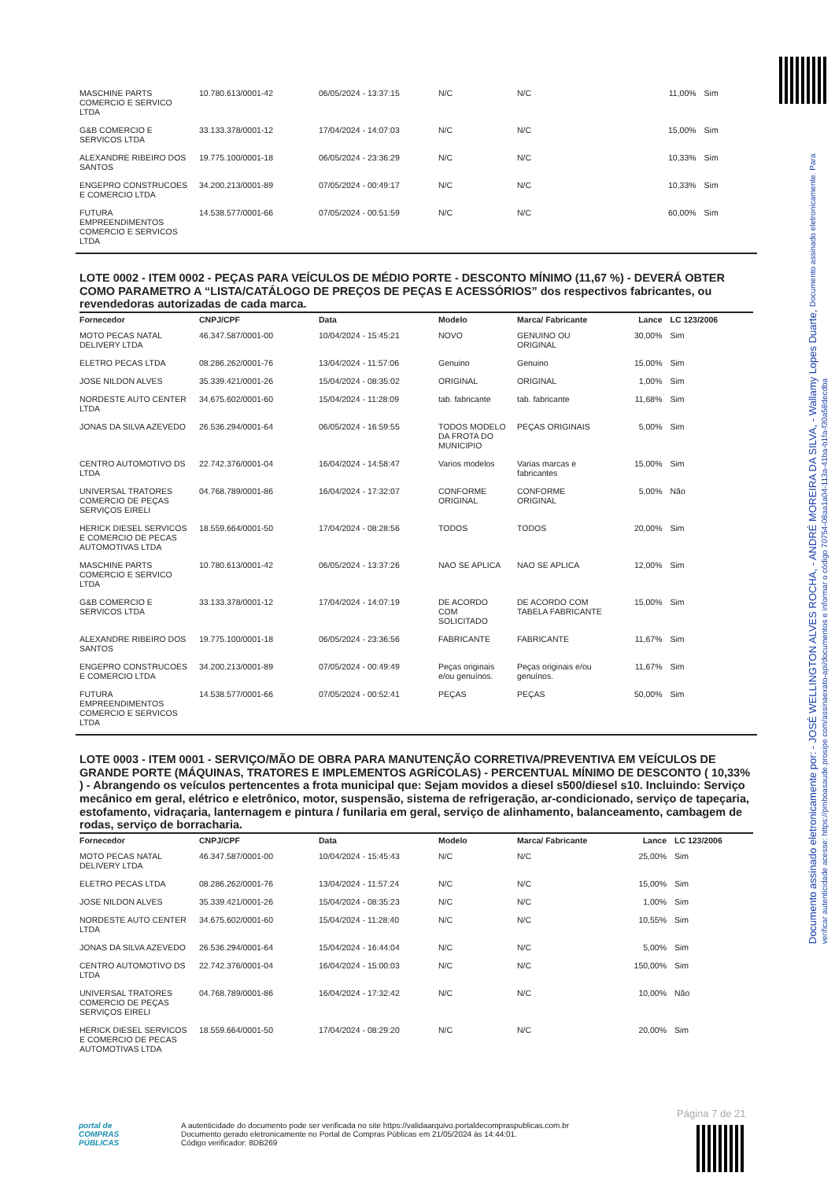Documento assinado eletronicamente por: - JOSÉ WELLINGTON ALVES ROCHA, - ANDRÉ MOREIRA DA SILVA, - Wallamy Lopes Duarte, Documento assinado eletronicamente. Para verificar autenticidade acesse: https://pmboasaude.prosipe.com/assinaexato-api/documentos e informar o código 70754-08aa1a04-113a-41ba-b1fa-f30a58decdba
| MASCHINE PARTS COMERCIO E SERVICO LTDA | 10.780.613/0001-42 | 06/05/2024 - 13:37:15 | N/C | N/C | 11,00% | Sim |
| G&B COMERCIO E SERVICOS LTDA | 33.133.378/0001-12 | 17/04/2024 - 14:07:03 | N/C | N/C | 15,00% | Sim |
| ALEXANDRE RIBEIRO DOS SANTOS | 19.775.100/0001-18 | 06/05/2024 - 23:36:29 | N/C | N/C | 10,33% | Sim |
| ENGEPRO CONSTRUCOES E COMERCIO LTDA | 34.200.213/0001-89 | 07/05/2024 - 00:49:17 | N/C | N/C | 10,33% | Sim |
| FUTURA EMPREENDIMENTOS COMERCIO E SERVICOS LTDA | 14.538.577/0001-66 | 07/05/2024 - 00:51:59 | N/C | N/C | 60,00% | Sim |
LOTE 0002 - ITEM 0002 - PEÇAS PARA VEÍCULOS DE MÉDIO PORTE - DESCONTO MÍNIMO (11,67 %) - DEVERÁ OBTER COMO PARAMETRO A “LISTA/CATÁLOGO DE PREÇOS DE PEÇAS E ACESSÓRIOS” dos respectivos fabricantes, ou revendedoras autorizadas de cada marca.
| Fornecedor | CNPJ/CPF | Data | Modelo | Marca/ Fabricante | Lance | LC 123/2006 |
| --- | --- | --- | --- | --- | --- | --- |
| MOTO PECAS NATAL DELIVERY LTDA | 46.347.587/0001-00 | 10/04/2024 - 15:45:21 | NOVO | GENUINO OU ORIGINAL | 30,00% | Sim |
| ELETRO PECAS LTDA | 08.286.262/0001-76 | 13/04/2024 - 11:57:06 | Genuino | Genuino | 15,00% | Sim |
| JOSE NILDON ALVES | 35.339.421/0001-26 | 15/04/2024 - 08:35:02 | ORIGINAL | ORIGINAL | 1,00% | Sim |
| NORDESTE AUTO CENTER LTDA | 34.675.602/0001-60 | 15/04/2024 - 11:28:09 | tab. fabricante | tab. fabricante | 11,68% | Sim |
| JONAS DA SILVA AZEVEDO | 26.536.294/0001-64 | 06/05/2024 - 16:59:55 | TODOS MODELO DA FROTA DO MUNICIPIO | PEÇAS ORIGINAIS | 5,00% | Sim |
| CENTRO AUTOMOTIVO DS LTDA | 22.742.376/0001-04 | 16/04/2024 - 14:58:47 | Varios modelos | Varias marcas e fabricantes | 15,00% | Sim |
| UNIVERSAL TRATORES COMERCIO DE PEÇAS SERVIÇOS EIRELI | 04.768.789/0001-86 | 16/04/2024 - 17:32:07 | CONFORME ORIGINAL | CONFORME ORIGINAL | 5,00% | Não |
| HERICK DIESEL SERVICOS E COMERCIO DE PECAS AUTOMOTIVAS LTDA | 18.559.664/0001-50 | 17/04/2024 - 08:28:56 | TODOS | TODOS | 20,00% | Sim |
| MASCHINE PARTS COMERCIO E SERVICO LTDA | 10.780.613/0001-42 | 06/05/2024 - 13:37:26 | NAO SE APLICA | NAO SE APLICA | 12,00% | Sim |
| G&B COMERCIO E SERVICOS LTDA | 33.133.378/0001-12 | 17/04/2024 - 14:07:19 | DE ACORDO COM SOLICITADO | DE ACORDO COM TABELA FABRICANTE | 15,00% | Sim |
| ALEXANDRE RIBEIRO DOS SANTOS | 19.775.100/0001-18 | 06/05/2024 - 23:36:56 | FABRICANTE | FABRICANTE | 11,67% | Sim |
| ENGEPRO CONSTRUCOES E COMERCIO LTDA | 34.200.213/0001-89 | 07/05/2024 - 00:49:49 | Peças originais e/ou genuínos. | Peças originais e/ou genuínos. | 11,67% | Sim |
| FUTURA EMPREENDIMENTOS COMERCIO E SERVICOS LTDA | 14.538.577/0001-66 | 07/05/2024 - 00:52:41 | PEÇAS | PEÇAS | 50,00% | Sim |
LOTE 0003 - ITEM 0001 - SERVIÇO/MÃO DE OBRA PARA MANUTENÇÃO CORRETIVA/PREVENTIVA EM VEÍCULOS DE GRANDE PORTE (MÁQUINAS, TRATORES E IMPLEMENTOS AGRÍCOLAS) - PERCENTUAL MÍNIMO DE DESCONTO ( 10,33% ) - Abrangendo os veículos pertencentes a frota municipal que: Sejam movidos a diesel s500/diesel s10. Incluindo: Serviço mecânico em geral, elétrico e eletrônico, motor, suspensão, sistema de refrigeração, ar-condicionado, serviço de tapeçaria, estofamento, vidraçaria, lanternagem e pintura / funilaria em geral, serviço de alinhamento, balanceamento, cambagem de rodas, serviço de borracharia.
| Fornecedor | CNPJ/CPF | Data | Modelo | Marca/ Fabricante | Lance | LC 123/2006 |
| --- | --- | --- | --- | --- | --- | --- |
| MOTO PECAS NATAL DELIVERY LTDA | 46.347.587/0001-00 | 10/04/2024 - 15:45:43 | N/C | N/C | 25,00% | Sim |
| ELETRO PECAS LTDA | 08.286.262/0001-76 | 13/04/2024 - 11:57:24 | N/C | N/C | 15,00% | Sim |
| JOSE NILDON ALVES | 35.339.421/0001-26 | 15/04/2024 - 08:35:23 | N/C | N/C | 1,00% | Sim |
| NORDESTE AUTO CENTER LTDA | 34.675.602/0001-60 | 15/04/2024 - 11:28:40 | N/C | N/C | 10,55% | Sim |
| JONAS DA SILVA AZEVEDO | 26.536.294/0001-64 | 15/04/2024 - 16:44:04 | N/C | N/C | 5,00% | Sim |
| CENTRO AUTOMOTIVO DS LTDA | 22.742.376/0001-04 | 16/04/2024 - 15:00:03 | N/C | N/C | 150,00% | Sim |
| UNIVERSAL TRATORES COMERCIO DE PEÇAS SERVIÇOS EIRELI | 04.768.789/0001-86 | 16/04/2024 - 17:32:42 | N/C | N/C | 10,00% | Não |
| HERICK DIESEL SERVICOS E COMERCIO DE PECAS AUTOMOTIVAS LTDA | 18.559.664/0001-50 | 17/04/2024 - 08:29:20 | N/C | N/C | 20,00% | Sim |
Página 7 de 21
portal de
COMPRAS
PÚBLICAS
A autenticidade do documento pode ser verificada no site https://validaarquivo.portaldecompraspublicas.com.br
Documento gerado eletronicamente no Portal de Compras Públicas em 21/05/2024 às 14:44:01.
Código verificador: 8DB269